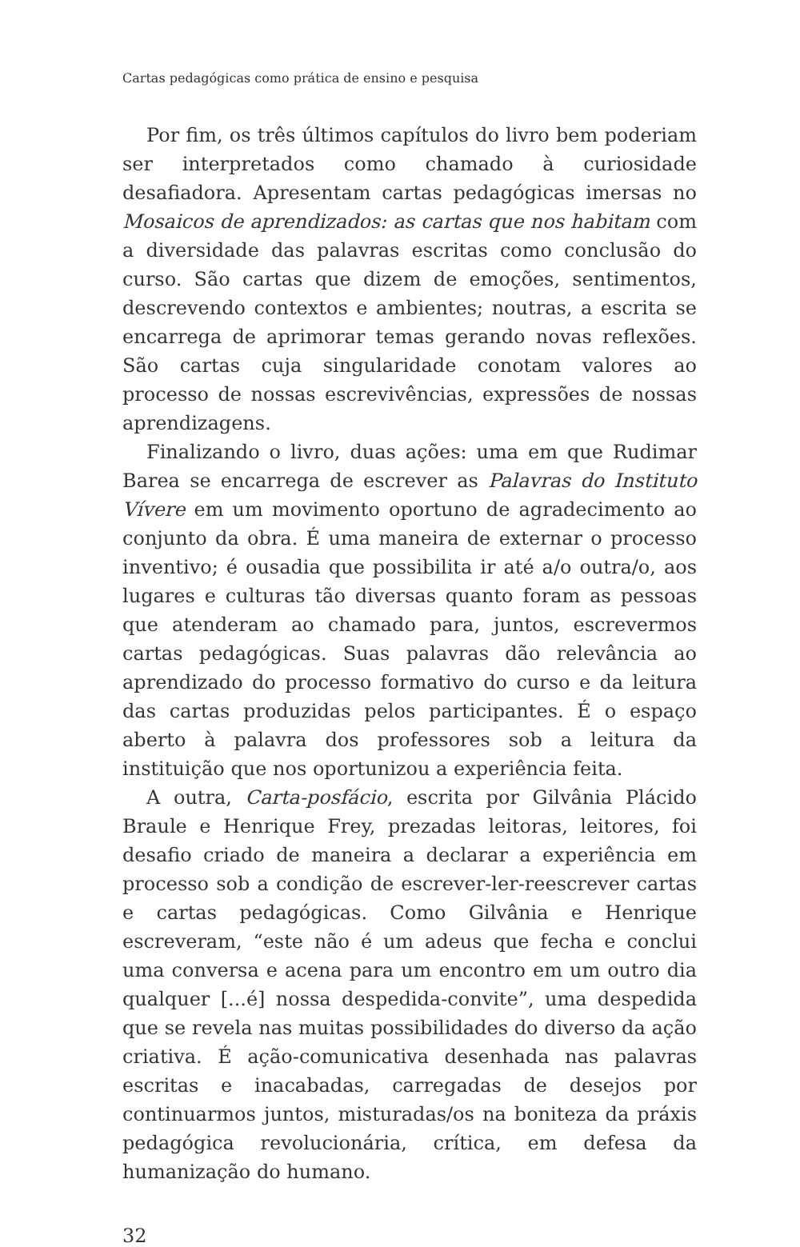Cartas pedagógicas como prática de ensino e pesquisa
Por fim, os três últimos capítulos do livro bem poderiam ser interpretados como chamado à curiosidade desafiadora. Apresentam cartas pedagógicas imersas no Mosaicos de aprendizados: as cartas que nos habitam com a diversidade das palavras escritas como conclusão do curso. São cartas que dizem de emoções, sentimentos, descrevendo contextos e ambientes; noutras, a escrita se encarrega de aprimorar temas gerando novas reflexões. São cartas cuja singularidade conotam valores ao processo de nossas escrevivências, expressões de nossas aprendizagens.
Finalizando o livro, duas ações: uma em que Rudimar Barea se encarrega de escrever as Palavras do Instituto Vívere em um movimento oportuno de agradecimento ao conjunto da obra. É uma maneira de externar o processo inventivo; é ousadia que possibilita ir até a/o outra/o, aos lugares e culturas tão diversas quanto foram as pessoas que atenderam ao chamado para, juntos, escrevermos cartas pedagógicas. Suas palavras dão relevância ao aprendizado do processo formativo do curso e da leitura das cartas produzidas pelos participantes. É o espaço aberto à palavra dos professores sob a leitura da instituição que nos oportunizou a experiência feita.
A outra, Carta-posfácio, escrita por Gilvânia Plácido Braule e Henrique Frey, prezadas leitoras, leitores, foi desafio criado de maneira a declarar a experiência em processo sob a condição de escrever-ler-reescrever cartas e cartas pedagógicas. Como Gilvânia e Henrique escreveram, “este não é um adeus que fecha e conclui uma conversa e acena para um encontro em um outro dia qualquer [...é] nossa despedida-convite”, uma despedida que se revela nas muitas possibilidades do diverso da ação criativa. É ação-comunicativa desenhada nas palavras escritas e inacabadas, carregadas de desejos por continuarmos juntos, misturadas/os na boniteza da práxis pedagógica revolucionária, crítica, em defesa da humanização do humano.
32